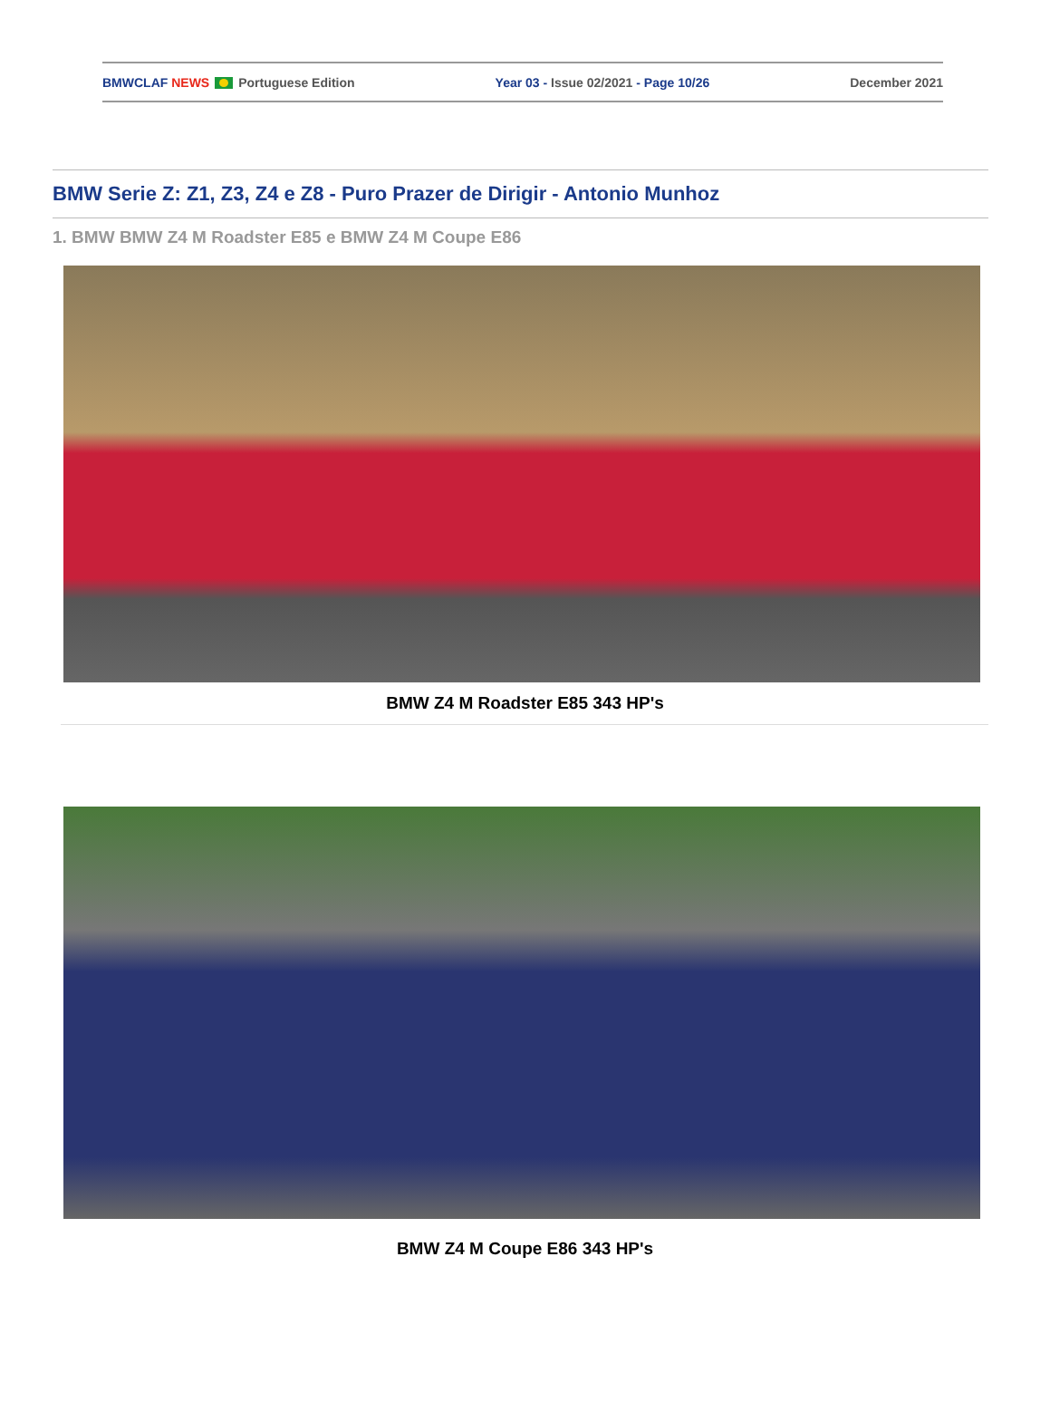BMWCLAF NEWS Portuguese Edition Year 03 - Issue 02/2021 - Page 10/26 December 2021
BMW Serie Z: Z1, Z3, Z4 e Z8 - Puro Prazer de Dirigir - Antonio Munhoz
1. BMW BMW Z4 M Roadster E85 e BMW Z4 M Coupe E86
BMW Z4 M Roadster E85 343 HP's
BMW Z4 M Coupe E86 343 HP's